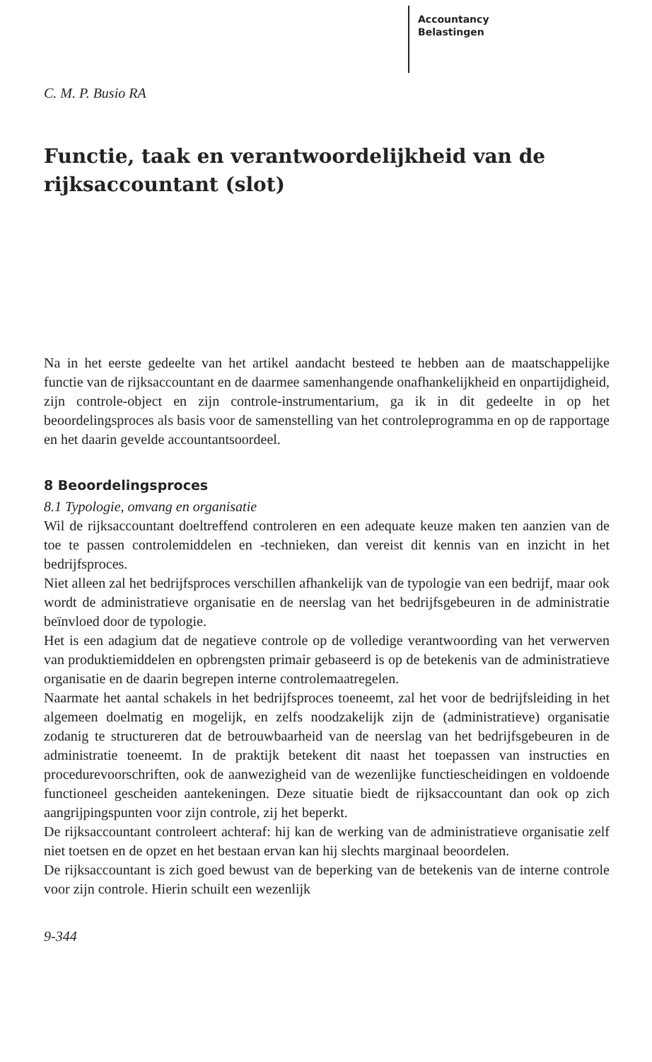Accountancy
Belastingen
C. M. P. Busio RA
Functie, taak en verantwoordelijkheid van de rijksaccountant (slot)
Na in het eerste gedeelte van het artikel aandacht besteed te hebben aan de maatschappelijke functie van de rijksaccountant en de daarmee samenhangende onafhankelijkheid en onpartijdigheid, zijn controle-object en zijn controle-instrumentarium, ga ik in dit gedeelte in op het beoordelingsproces als basis voor de samenstelling van het controleprogramma en op de rapportage en het daarin gevelde accountantsoordeel.
8 Beoordelingsproces
8.1 Typologie, omvang en organisatie
Wil de rijksaccountant doeltreffend controleren en een adequate keuze maken ten aanzien van de toe te passen controlemiddelen en -technieken, dan vereist dit kennis van en inzicht in het bedrijfsproces.
Niet alleen zal het bedrijfsproces verschillen afhankelijk van de typologie van een bedrijf, maar ook wordt de administratieve organisatie en de neerslag van het bedrijfsgebeuren in de administratie beïnvloed door de typologie.
Het is een adagium dat de negatieve controle op de volledige verantwoording van het verwerven van produktiemiddelen en opbrengsten primair gebaseerd is op de betekenis van de administratieve organisatie en de daarin begrepen interne controlemaatregelen.
Naarmate het aantal schakels in het bedrijfsproces toeneemt, zal het voor de bedrijfsleiding in het algemeen doelmatig en mogelijk, en zelfs noodzakelijk zijn de (administratieve) organisatie zodanig te structureren dat de betrouwbaarheid van de neerslag van het bedrijfsgebeuren in de administratie toeneemt. In de praktijk betekent dit naast het toepassen van instructies en procedurevoorschriften, ook de aanwezigheid van de wezenlijke functiescheidingen en voldoende functioneel gescheiden aantekeningen. Deze situatie biedt de rijksaccountant dan ook op zich aangrijpingspunten voor zijn controle, zij het beperkt.
De rijksaccountant controleert achteraf: hij kan de werking van de administratieve organisatie zelf niet toetsen en de opzet en het bestaan ervan kan hij slechts marginaal beoordelen.
De rijksaccountant is zich goed bewust van de beperking van de betekenis van de interne controle voor zijn controle. Hierin schuilt een wezenlijk
9-344